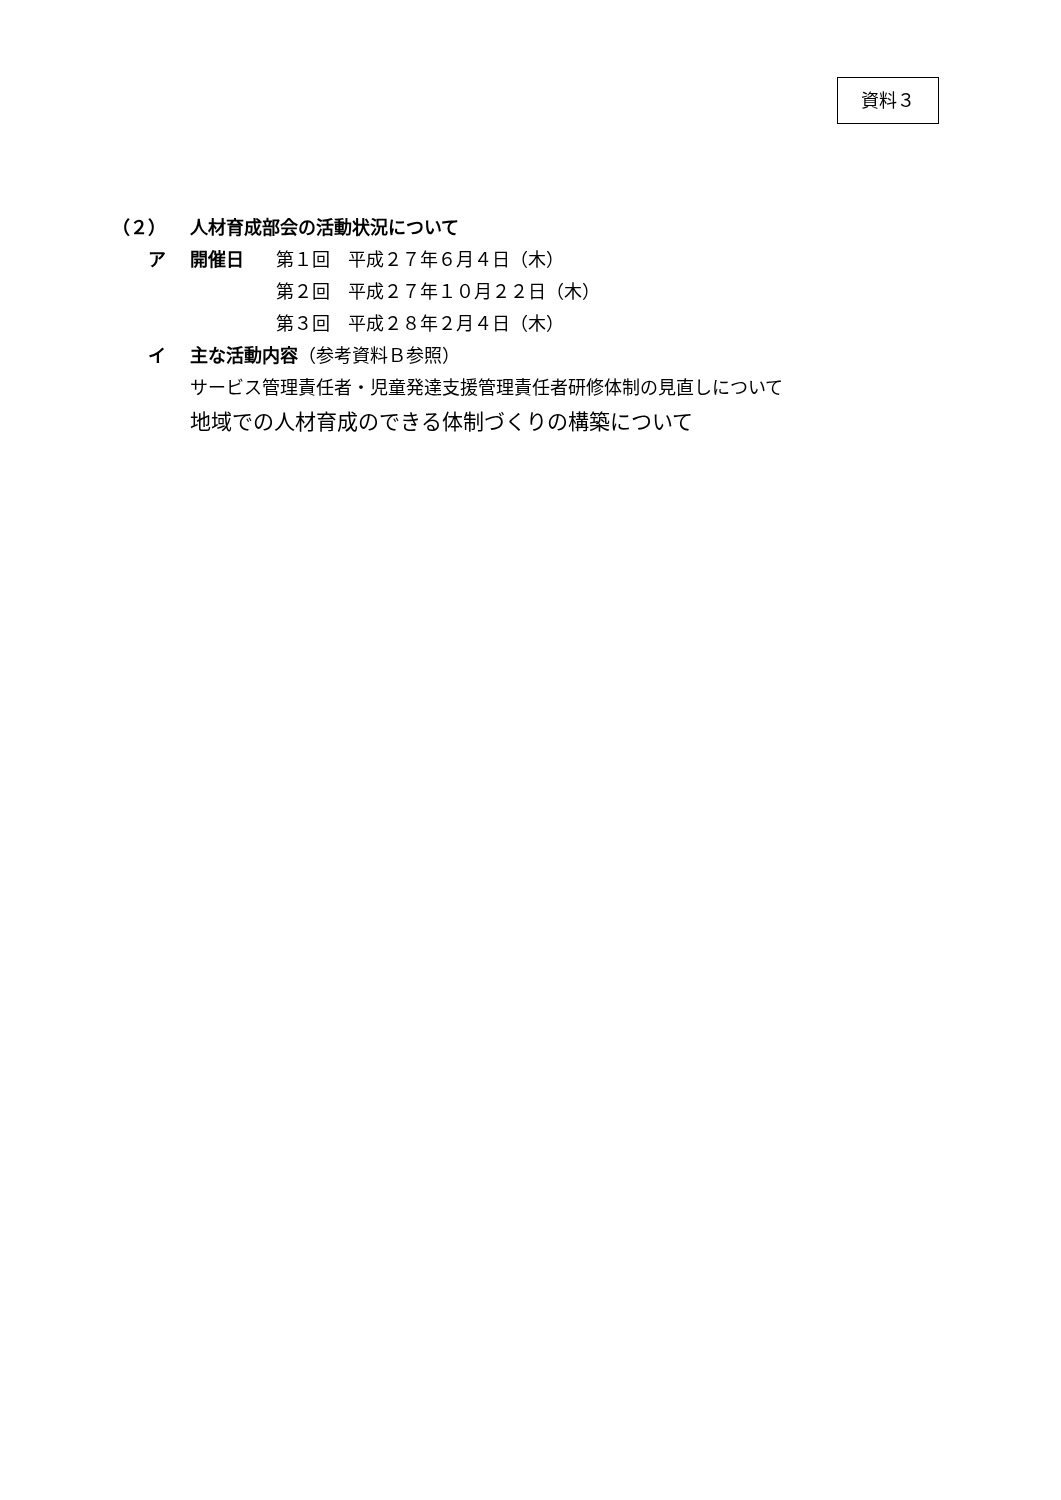資料３
（２） 人材育成部会の活動状況について
ア 開催日 第１回　平成２７年６月４日（木）
第２回　平成２７年１０月２２日（木）
第３回　平成２８年２月４日（木）
イ 主な活動内容（参考資料Ｂ参照）
サービス管理責任者・児童発達支援管理責任者研修体制の見直しについて
地域での人材育成のできる体制づくりの構築について